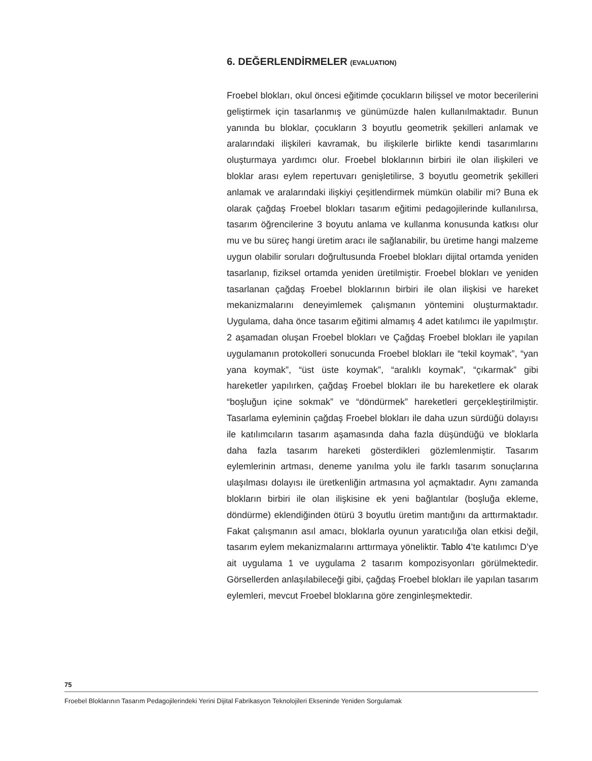6. DEĞERLENDİRMELER (EVALUATION)
Froebel blokları, okul öncesi eğitimde çocukların bilişsel ve motor becerilerini geliştirmek için tasarlanmış ve günümüzde halen kullanılmaktadır. Bunun yanında bu bloklar, çocukların 3 boyutlu geometrik şekilleri anlamak ve aralarındaki ilişkileri kavramak, bu ilişkilerle birlikte kendi tasarımlarını oluşturmaya yardımcı olur. Froebel bloklarının birbiri ile olan ilişkileri ve bloklar arası eylem repertuvarı genişletilirse, 3 boyutlu geometrik şekilleri anlamak ve aralarındaki ilişkiyi çeşitlendirmek mümkün olabilir mi? Buna ek olarak çağdaş Froebel blokları tasarım eğitimi pedagojilerinde kullanılırsa, tasarım öğrencilerine 3 boyutu anlama ve kullanma konusunda katkısı olur mu ve bu süreç hangi üretim aracı ile sağlanabilir, bu üretime hangi malzeme uygun olabilir soruları doğrultusunda Froebel blokları dijital ortamda yeniden tasarlanıp, fiziksel ortamda yeniden üretilmiştir. Froebel blokları ve yeniden tasarlanan çağdaş Froebel bloklarının birbiri ile olan ilişkisi ve hareket mekanizmalarını deneyimlemek çalışmanın yöntemini oluşturmaktadır. Uygulama, daha önce tasarım eğitimi almamış 4 adet katılımcı ile yapılmıştır. 2 aşamadan oluşan Froebel blokları ve Çağdaş Froebel blokları ile yapılan uygulamanın protokolleri sonucunda Froebel blokları ile “tekil koymak”, “yan yana koymak”, “üst üste koymak”, “aralıklı koymak”, “çıkarmak” gibi hareketler yapılırken, çağdaş Froebel blokları ile bu hareketlere ek olarak “boşluğun içine sokmak” ve “döndürmek” hareketleri gerçekleştirilmiştir. Tasarlama eyleminin çağdaş Froebel blokları ile daha uzun sürdüğü dolayısı ile katılımcıların tasarım aşamasında daha fazla düşündüğü ve bloklarla daha fazla tasarım hareketi gösterdikleri gözlemlenmiştir. Tasarım eylemlerinin artması, deneme yanılma yolu ile farklı tasarım sonuçlarına ulaşılması dolayısı ile üretkenliğin artmasına yol açmaktadır. Aynı zamanda blokların birbiri ile olan ilişkisine ek yeni bağlantılar (boşluğa ekleme, döndürme) eklendiğinden ötürü 3 boyutlu üretim mantığını da arttırmaktadır. Fakat çalışmanın asıl amacı, bloklarla oyunun yaratıcılığa olan etkisi değil, tasarım eylem mekanizmalarını arttırmaya yöneliktir. Tablo 4’te katılımcı D’ye ait uygulama 1 ve uygulama 2 tasarım kompozisyonları görülmektedir. Görsellerden anlaşılabileceği gibi, çağdaş Froebel blokları ile yapılan tasarım eylemleri, mevcut Froebel bloklarına göre zenginleşmektedir.
75
Froebel Bloklarının Tasarım Pedagojilerindeki Yerini Dijital Fabrikasyon Teknolojileri Ekseninde Yeniden Sorgulamak